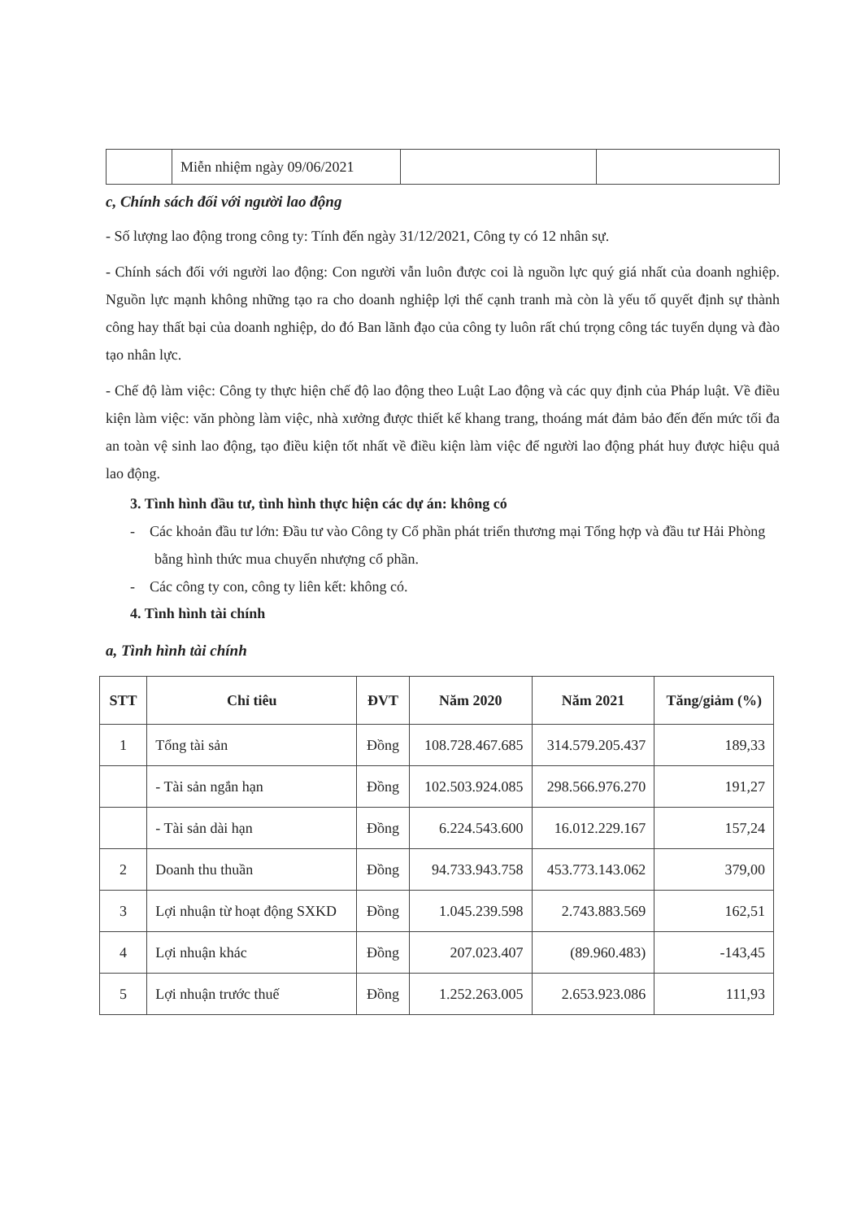| | Miễn nhiệm ngày 09/06/2021 | | |
c, Chính sách đối với người lao động
- Số lượng lao động trong công ty: Tính đến ngày 31/12/2021, Công ty có 12 nhân sự.
- Chính sách đối với người lao động: Con người vẫn luôn được coi là nguồn lực quý giá nhất của doanh nghiệp. Nguồn lực mạnh không những tạo ra cho doanh nghiệp lợi thế cạnh tranh mà còn là yếu tố quyết định sự thành công hay thất bại của doanh nghiệp, do đó Ban lãnh đạo của công ty luôn rất chú trọng công tác tuyển dụng và đào tạo nhân lực.
- Chế độ làm việc: Công ty thực hiện chế độ lao động theo Luật Lao động và các quy định của Pháp luật. Về điều kiện làm việc: văn phòng làm việc, nhà xưởng được thiết kế khang trang, thoáng mát đảm bảo đến đến mức tối đa an toàn vệ sinh lao động, tạo điều kiện tốt nhất về điều kiện làm việc để người lao động phát huy được hiệu quả lao động.
3. Tình hình đầu tư, tình hình thực hiện các dự án: không có
- Các khoản đầu tư lớn: Đầu tư vào Công ty Cổ phần phát triển thương mại Tổng hợp và đầu tư Hải Phòng bằng hình thức mua chuyển nhượng cổ phần.
- Các công ty con, công ty liên kết: không có.
4. Tình hình tài chính
a, Tình hình tài chính
| STT | Chỉ tiêu | ĐVT | Năm 2020 | Năm 2021 | Tăng/giảm (%) |
| --- | --- | --- | --- | --- | --- |
| 1 | Tổng tài sản | Đồng | 108.728.467.685 | 314.579.205.437 | 189,33 |
| | - Tài sản ngắn hạn | Đồng | 102.503.924.085 | 298.566.976.270 | 191,27 |
| | - Tài sản dài hạn | Đồng | 6.224.543.600 | 16.012.229.167 | 157,24 |
| 2 | Doanh thu thuần | Đồng | 94.733.943.758 | 453.773.143.062 | 379,00 |
| 3 | Lợi nhuận từ hoạt động SXKD | Đồng | 1.045.239.598 | 2.743.883.569 | 162,51 |
| 4 | Lợi nhuận khác | Đồng | 207.023.407 | (89.960.483) | -143,45 |
| 5 | Lợi nhuận trước thuế | Đồng | 1.252.263.005 | 2.653.923.086 | 111,93 |